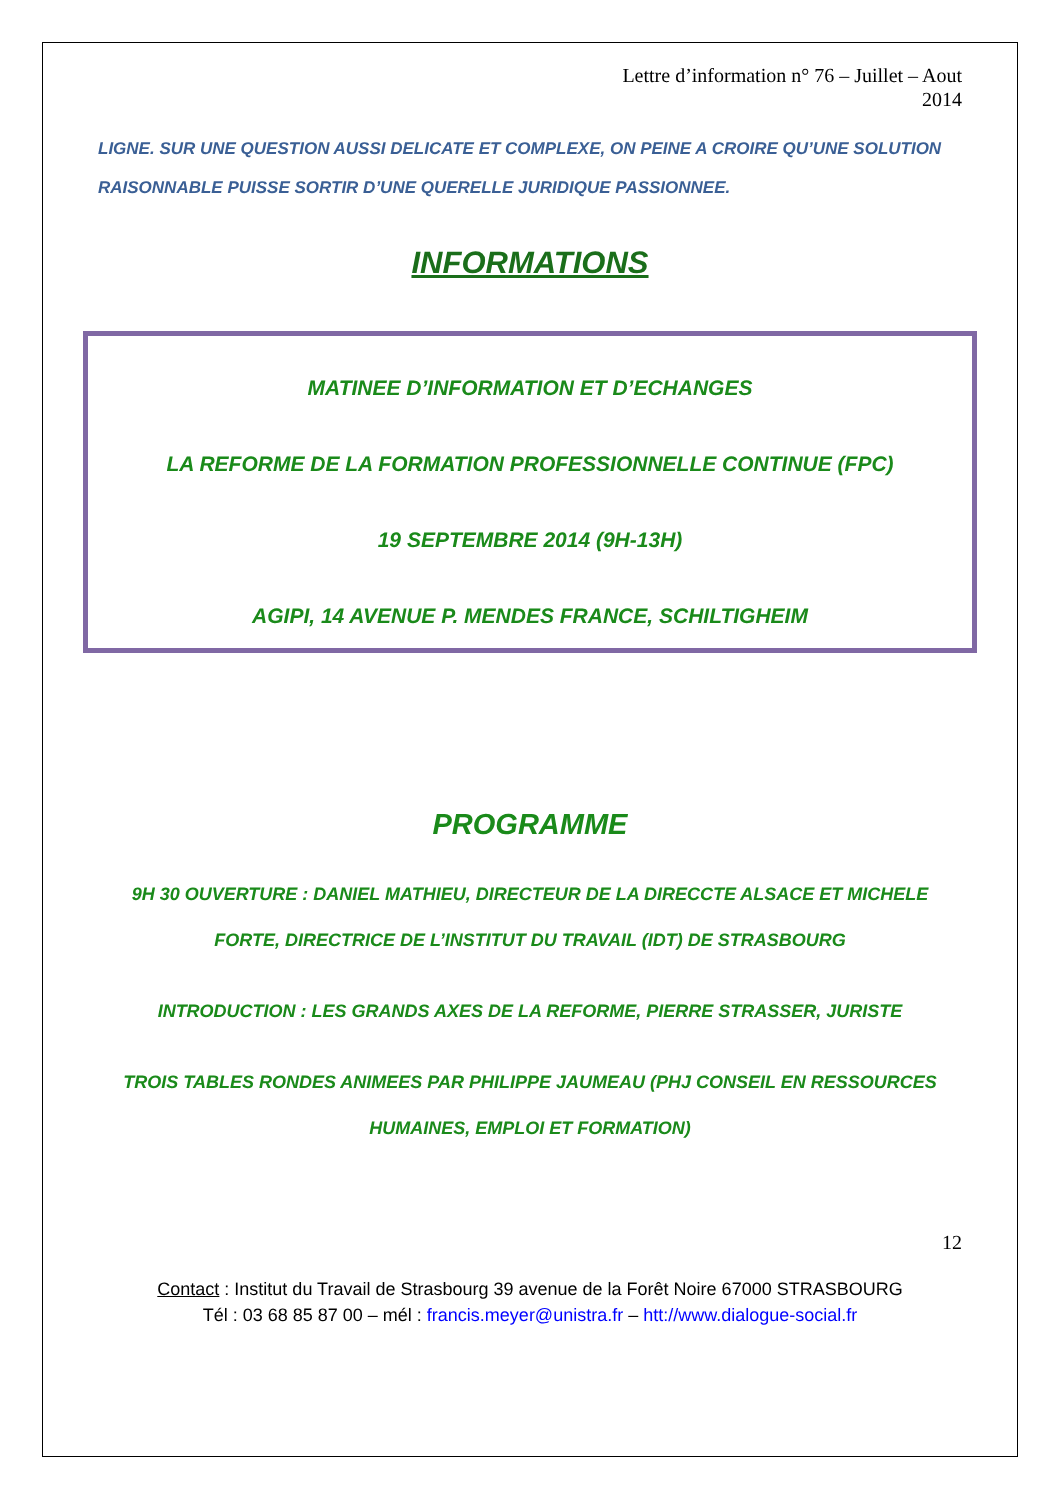Lettre d’information n° 76 – Juillet – Aout
2014
LIGNE. SUR UNE QUESTION AUSSI DELICATE ET COMPLEXE, ON PEINE A CROIRE QU’UNE SOLUTION RAISONNABLE PUISSE SORTIR D’UNE QUERELLE JURIDIQUE PASSIONNEE.
INFORMATIONS
MATINEE D’INFORMATION ET D’ECHANGES
LA REFORME DE LA FORMATION PROFESSIONNELLE CONTINUE (FPC)
19 SEPTEMBRE 2014 (9H-13H)
AGIPI, 14 AVENUE P. MENDES FRANCE, SCHILTIGHEIM
PROGRAMME
9H 30 OUVERTURE : DANIEL MATHIEU, DIRECTEUR DE LA DIRECCTE ALSACE ET MICHELE FORTE, DIRECTRICE DE L’INSTITUT DU TRAVAIL (IDT) DE STRASBOURG
INTRODUCTION : LES GRANDS AXES DE LA REFORME, PIERRE STRASSER, JURISTE
TROIS TABLES RONDES ANIMEES PAR PHILIPPE JAUMEAU (PHJ CONSEIL EN RESSOURCES HUMAINES, EMPLOI ET FORMATION)
12
Contact : Institut du Travail de Strasbourg 39 avenue de la Forêt Noire 67000 STRASBOURG
Tél : 03 68 85 87 00 – mél : francis.meyer@unistra.fr – htt://www.dialogue-social.fr